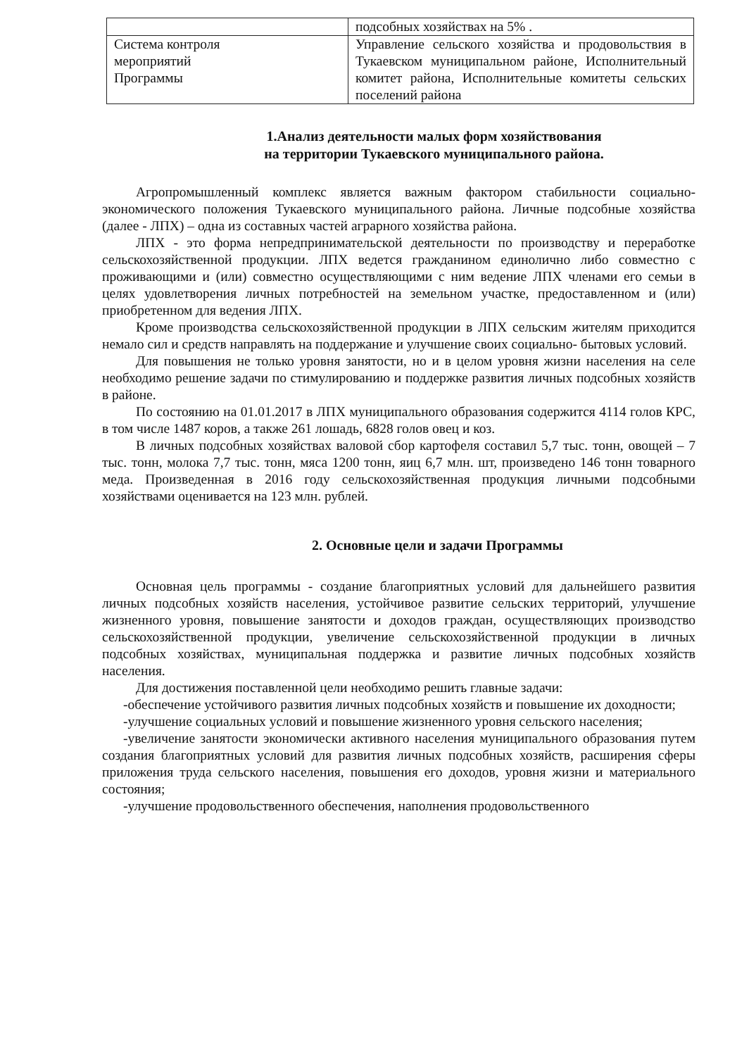| | подсобных хозяйствах на 5% . |
| Система контроля мероприятий Программы | Управление сельского хозяйства и продовольствия в Тукаевском муниципальном районе, Исполнительный комитет района, Исполнительные комитеты сельских поселений района |
1.Анализ деятельности малых форм хозяйствования
на территории Тукаевского муниципального района.
Агропромышленный комплекс является важным фактором стабильности социально- экономического положения Тукаевского муниципального района. Личные подсобные хозяйства (далее - ЛПХ) – одна из составных частей аграрного хозяйства района.
ЛПХ - это форма непредпринимательской деятельности по производству и переработке сельскохозяйственной продукции. ЛПХ ведется гражданином единолично либо совместно с проживающими и (или) совместно осуществляющими с ним ведение ЛПХ членами его семьи в целях удовлетворения личных потребностей на земельном участке, предоставленном и (или) приобретенном для ведения ЛПХ.
Кроме производства сельскохозяйственной продукции в ЛПХ сельским жителям приходится немало сил и средств направлять на поддержание и улучшение своих социально- бытовых условий.
Для повышения не только уровня занятости, но и в целом уровня жизни населения на селе необходимо решение задачи по стимулированию и поддержке развития личных подсобных хозяйств в районе.
По состоянию на 01.01.2017 в ЛПХ муниципального образования содержится 4114 голов КРС, в том числе 1487 коров, а также 261 лошадь, 6828 голов овец и коз.
В личных подсобных хозяйствах валовой сбор картофеля составил 5,7 тыс. тонн, овощей – 7 тыс. тонн, молока 7,7 тыс. тонн, мяса 1200 тонн, яиц 6,7 млн. шт, произведено 146 тонн товарного меда. Произведенная в 2016 году сельскохозяйственная продукция личными подсобными хозяйствами оценивается на 123 млн. рублей.
2. Основные цели и задачи Программы
Основная цель программы - создание благоприятных условий для дальнейшего развития личных подсобных хозяйств населения, устойчивое развитие сельских территорий, улучшение жизненного уровня, повышение занятости и доходов граждан, осуществляющих производство сельскохозяйственной продукции, увеличение сельскохозяйственной продукции в личных подсобных хозяйствах, муниципальная поддержка и развитие личных подсобных хозяйств населения.
Для достижения поставленной цели необходимо решить главные задачи:
-обеспечение устойчивого развития личных подсобных хозяйств и повышение их доходности;
-улучшение социальных условий и повышение жизненного уровня сельского населения;
-увеличение занятости экономически активного населения муниципального образования путем создания благоприятных условий для развития личных подсобных хозяйств, расширения сферы приложения труда сельского населения, повышения его доходов, уровня жизни и материального состояния;
-улучшение продовольственного обеспечения, наполнения продовольственного